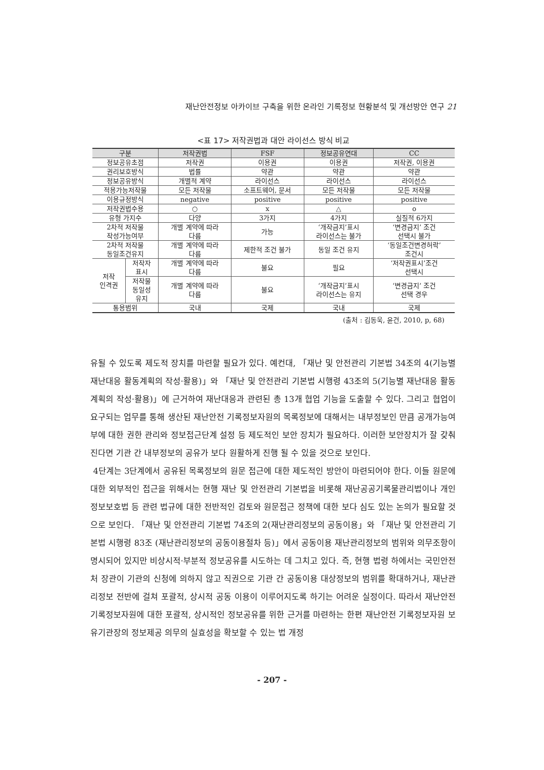재난안전정보 아카이브 구축을 위한 온라인 기록정보 현황분석 및 개선방안 연구 21
<표 17> 저작권법과 대안 라이선스 방식 비교
| 구분 | | 저작권법 | FSF | 정보공유연대 | CC |
| --- | --- | --- | --- | --- | --- |
| 정보공유초점 | | 저작권 | 이용권 | 이용권 | 저작권, 이용권 |
| 권리보호방식 | | 법률 | 약관 | 약관 | 약관 |
| 정보공유방식 | | 개별적 계약 | 라이선스 | 라이선스 | 라이선스 |
| 적용가능저작물 | | 모든 저작물 | 소프트웨어, 문서 | 모든 저작물 | 모든 저작물 |
| 이용규정방식 | | negative | positive | positive | positive |
| 저작권법수용 | | ○ | x | △ | o |
| 유형 가지수 | | 다양 | 3가지 | 4가지 | 실질적 6가지 |
| 2차적 저작물 작성가능여부 | | 개별 계약에 따라 다름 | 가능 | ‘개작금지’표시 라이선스는 불가 | ‘변경금지’ 조건 선택시 불가 |
| 2차적 저작물 동일조건유지 | | 개별 계약에 따라 다름 | 제한적 조건 불가 | 동일 조건 유지 | ‘동일조건변경허락’ 조건시 |
| 저작 인격권 | 저작자 표시 | 개별 계약에 따라 다름 | 불요 | 필요 | ‘저작권표시’조건 선택시 |
| | 저작물 동일성 유지 | 개별 계약에 따라 다름 | 불요 | ‘개작금지’표시 라이선스는 유지 | ‘변경금지’ 조건 선택 경우 |
| 통용범위 | | 국내 | 국제 | 국내 | 국제 |
(출처 : 김동욱, 윤건, 2010, p, 68)
유될 수 있도록 제도적 장치를 마련할 필요가 있다. 예컨대, 「재난 및 안전관리 기본법 34조의 4(기능별 재난대응 활동계획의 작성·활용)」와 「재난 및 안전관리 기본법 시행령 43조의 5(기능별 재난대응 활동계획의 작성·활용)」에 근거하여 재난대응과 관련된 총 13개 협업 기능을 도출할 수 있다. 그리고 협업이 요구되는 업무를 통해 생산된 재난안전 기록정보자원의 목록정보에 대해서는 내부정보인 만큼 공개가능여부에 대한 권한 관리와 정보접근단계 설정 등 제도적인 보안 장치가 필요하다. 이러한 보안장치가 잘 갖춰진다면 기관 간 내부정보의 공유가 보다 원활하게 진행 될 수 있을 것으로 보인다.
4단계는 3단계에서 공유된 목록정보의 원문 접근에 대한 제도적인 방안이 마련되어야 한다. 이들 원문에 대한 외부적인 접근을 위해서는 현행 재난 및 안전관리 기본법을 비롯해 재난공공기록물관리법이나 개인정보보호법 등 관련 법규에 대한 전반적인 검토와 원문접근 정책에 대한 보다 심도 있는 논의가 필요할 것으로 보인다. 「재난 및 안전관리 기본법 74조의 2(재난관리정보의 공동이용」와 「재난 및 안전관리 기본법 시행령 83조 (재난관리정보의 공동이용절차 등)」에서 공동이용 재난관리정보의 범위와 의무조항이 명시되어 있지만 비상시적·부분적 정보공유를 시도하는 데 그치고 있다. 즉, 현행 법령 하에서는 국민안전처 장관이 기관의 신청에 의하지 않고 직권으로 기관 간 공동이용 대상정보의 범위를 확대하거나, 재난관리정보 전반에 걸쳐 포괄적, 상시적 공동 이용이 이루어지도록 하기는 어려운 실정이다. 따라서 재난안전 기록정보자원에 대한 포괄적, 상시적인 정보공유를 위한 근거를 마련하는 한편 재난안전 기록정보자원 보유기관장의 정보제공 의무의 실효성을 확보할 수 있는 법 개정
- 207 -